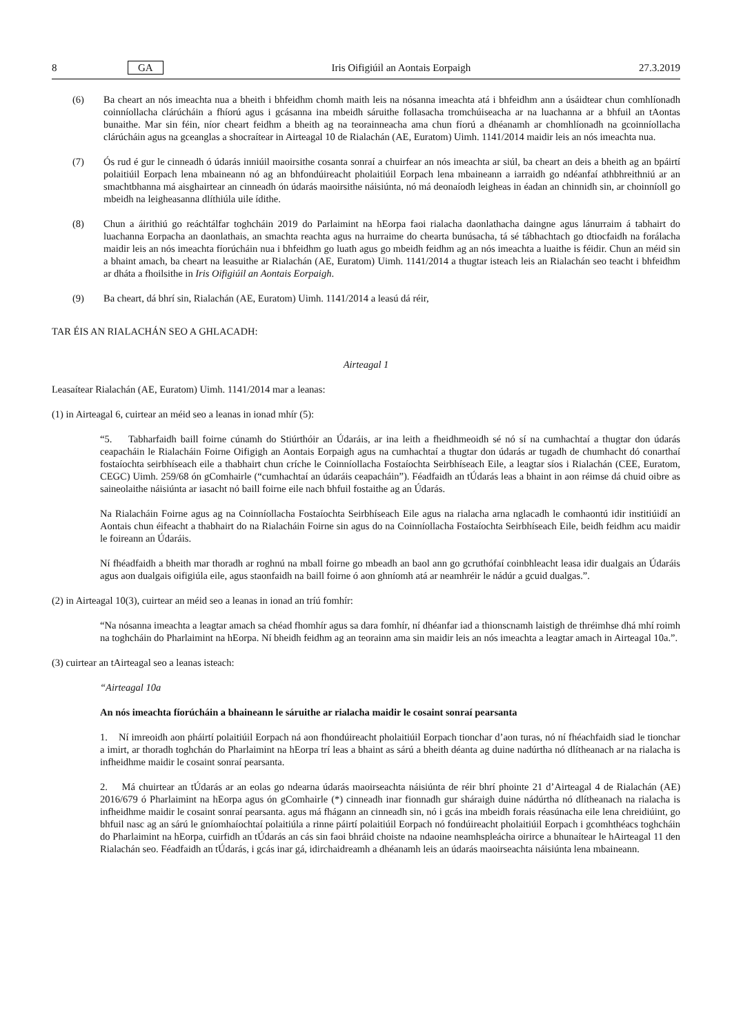8 GA Iris Oifigiúil an Aontais Eorpaigh 27.3.2019
(6) Ba cheart an nós imeachta nua a bheith i bhfeidhm chomh maith leis na nósanna imeachta atá i bhfeidhm ann a úsáidtear chun comhlíonadh coinníollacha clárúcháin a fhíorú agus i gcásanna ina mbeidh sáruithe follasacha tromchúiseacha ar na luachanna ar a bhfuil an tAontas bunaithe. Mar sin féin, níor cheart feidhm a bheith ag na teorainneacha ama chun fíorú a dhéanamh ar chomhlíonadh na gcoinníollacha clárúcháin agus na gceanglas a shocraítear in Airteagal 10 de Rialachán (AE, Euratom) Uimh. 1141/2014 maidir leis an nós imeachta nua.
(7) Ós rud é gur le cinneadh ó údarás inniúil maoirsithe cosanta sonraí a chuirfear an nós imeachta ar siúl, ba cheart an deis a bheith ag an bpáirtí polaitiúil Eorpach lena mbaineann nó ag an bhfondúireacht pholaitiúil Eorpach lena mbaineann a iarraidh go ndéanfaí athbhreithniú ar an smachtbhanna má aisghairtear an cinneadh ón údarás maoirsithe náisiúnta, nó má deonaíodh leigheas in éadan an chinnidh sin, ar choinníoll go mbeidh na leigheasanna dlíthiúla uile ídithe.
(8) Chun a áirithiú go reáchtálfar toghcháin 2019 do Parlaimint na hEorpa faoi rialacha daonlathacha daingne agus lánurraim á tabhairt do luachanna Eorpacha an daonlathais, an smachta reachta agus na hurraime do chearta bunúsacha, tá sé tábhachtach go dtiocfaidh na forálacha maidir leis an nós imeachta fíorúcháin nua i bhfeidhm go luath agus go mbeidh feidhm ag an nós imeachta a luaithe is féidir. Chun an méid sin a bhaint amach, ba cheart na leasuithe ar Rialachán (AE, Euratom) Uimh. 1141/2014 a thugtar isteach leis an Rialachán seo teacht i bhfeidhm ar dháta a fhoilsithe in Iris Oifigiúil an Aontais Eorpaigh.
(9) Ba cheart, dá bhrí sin, Rialachán (AE, Euratom) Uimh. 1141/2014 a leasú dá réir,
TAR ÉIS AN RIALACHÁN SEO A GHLACADH:
Airteagal 1
Leasaítear Rialachán (AE, Euratom) Uimh. 1141/2014 mar a leanas:
(1) in Airteagal 6, cuirtear an méid seo a leanas in ionad mhír (5):
“5. Tabharfaidh baill foirne cúnamh do Stiúrthóir an Údaráis, ar ina leith a fheidhmeoidh sé nó sí na cumhachtaí a thugtar don údarás ceapacháin le Rialacháin Foirne Oifigigh an Aontais Eorpaigh agus na cumhachtaí a thugtar don údarás ar tugadh de chumhacht dó conarthaí fostaíochta seirbhíseach eile a thabhairt chun críche le Coinníollacha Fostaíochta Seirbhíseach Eile, a leagtar síos i Rialachán (CEE, Euratom, CEGC) Uimh. 259/68 ón gComhairle (“cumhachtaí an údaráis ceapacháin”). Féadfaidh an tÚdarás leas a bhaint in aon réimse dá chuid oibre as saineolaithe náisiúnta ar iasacht nó baill foirne eile nach bhfuil fostaithe ag an Údarás.
Na Rialacháin Foirne agus ag na Coinníollacha Fostaíochta Seirbhíseach Eile agus na rialacha arna nglacadh le comhaontú idir institiúidí an Aontais chun éifeacht a thabhairt do na Rialacháin Foirne sin agus do na Coinníollacha Fostaíochta Seirbhíseach Eile, beidh feidhm acu maidir le foireann an Údaráis.
Ní fhéadfaidh a bheith mar thoradh ar roghnú na mball foirne go mbeadh an baol ann go gcruthófaí coinbhleacht leasa idir dualgais an Údaráis agus aon dualgais oifigiúla eile, agus staonfaidh na baill foirne ó aon ghníomh atá ar neamhréir le nádúr a gcuid dualgas.”.
(2) in Airteagal 10(3), cuirtear an méid seo a leanas in ionad an tríú fomhír:
“Na nósanna imeachta a leagtar amach sa chéad fhomhír agus sa dara fomhír, ní dhéanfar iad a thionscnamh laistigh de thréimhse dhá mhí roimh na toghcháin do Pharlaimint na hEorpa. Ní bheidh feidhm ag an teorainn ama sin maidir leis an nós imeachta a leagtar amach in Airteagal 10a.”.
(3) cuirtear an tAirteagal seo a leanas isteach:
“Airteagal 10a
An nós imeachta fíorúcháin a bhaineann le sáruithe ar rialacha maidir le cosaint sonraí pearsanta
1. Ní imreoidh aon pháirtí polaitiúil Eorpach ná aon fhondúireacht pholaitiúil Eorpach tionchar d’aon turas, nó ní fhéachfaidh siad le tionchar a imirt, ar thoradh toghchán do Pharlaimint na hEorpa trí leas a bhaint as sárú a bheith déanta ag duine nadúrtha nó dlítheanach ar na rialacha is infheidhme maidir le cosaint sonraí pearsanta.
2. Má chuirtear an tÚdarás ar an eolas go ndearna údarás maoirseachta náisiúnta de réir bhrí phointe 21 d’Airteagal 4 de Rialachán (AE) 2016/679 ó Pharlaimint na hEorpa agus ón gComhairle (*) cinneadh inar fionnadh gur sháraigh duine nádúrtha nó dlítheanach na rialacha is infheidhme maidir le cosaint sonraí pearsanta. agus má fhágann an cinneadh sin, nó i gcás ina mbeidh forais réasúnacha eile lena chreidiúint, go bhfuil nasc ag an sárú le gníomhaíochtaí polaitiúla a rinne páirtí polaitiúil Eorpach nó fondúireacht pholaitiúil Eorpach i gcomhthéacs toghcháin do Pharlaimint na hEorpa, cuirfidh an tÚdarás an cás sin faoi bhráid choiste na ndaoine neamhspleácha oirirce a bhunaítear le hAirteagal 11 den Rialachán seo. Féadfaidh an tÚdarás, i gcás inar gá, idirchaidreamh a dhéanamh leis an údarás maoirseachta náisiúnta lena mbaineann.